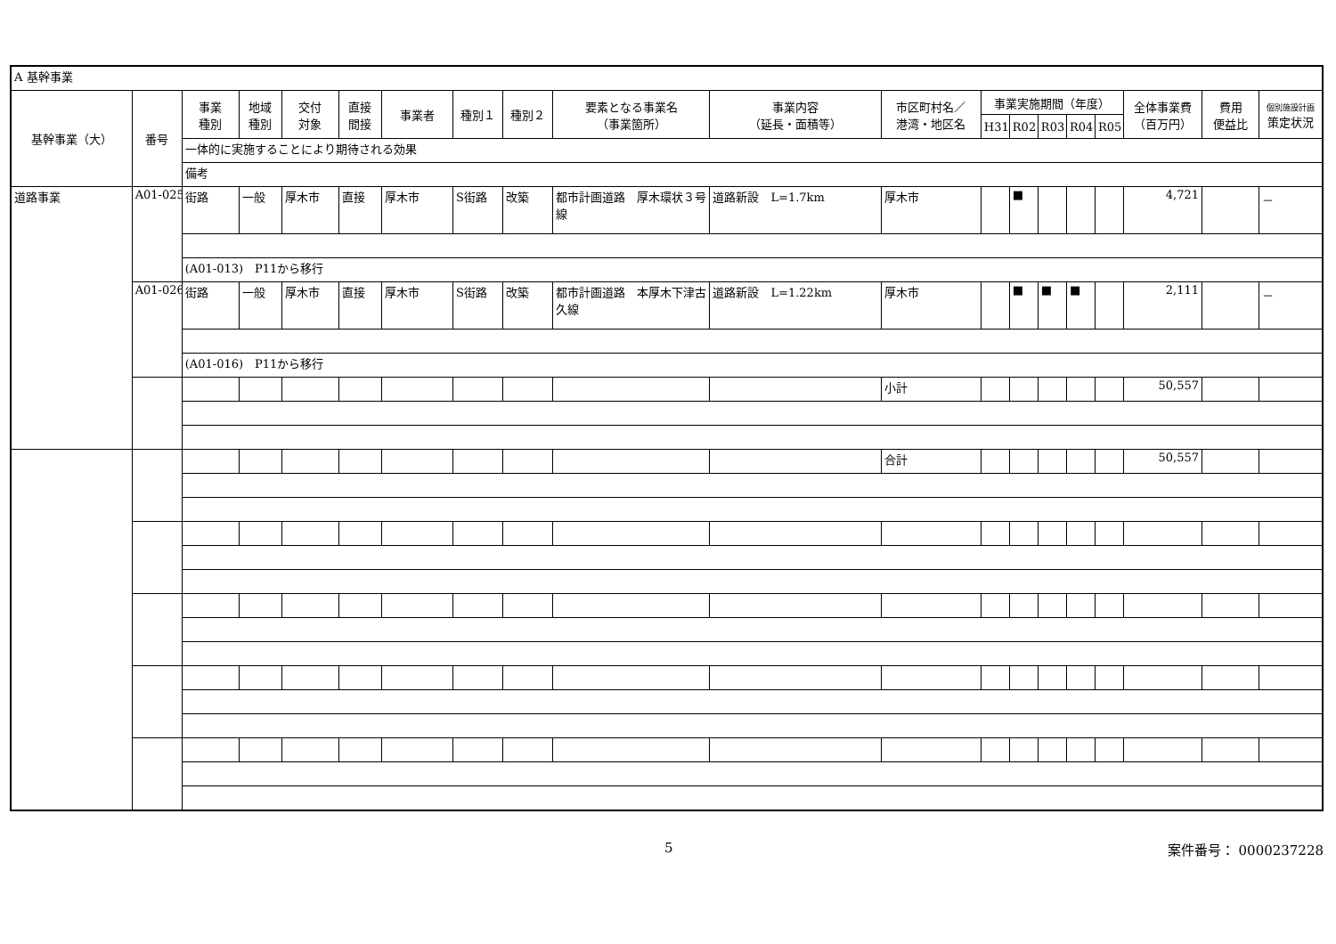| A 基幹事業 | | | | | | | | | | | | | | | | | | | |
| 基幹事業（大） | 番号 | 事業 種別 | 地域 種別 | 交付 対象 | 直接 間接 | 事業者 | 種別１ | 種別２ | 要素となる事業名 （事業箇所） | 事業内容 （延長・面積等） | 市区町村名／ 港湾・地区名 | 事業実施期間（年度） | | | | | 全体事業費 （百万円） | 費用 便益比 | 個別施設計画 策定状況 |
| | | | | | | | | | | | | H31 | R02 | R03 | R04 | R05 | | | |
| | | 一体的に実施することにより期待される効果 | | | | | | | | | | | | | | | | | |
| | | 備考 | | | | | | | | | | | | | | | | | |
| 道路事業 | A01-025 | 街路 | 一般 | 厚木市 | 直接 | 厚木市 | S街路 | 改築 | 都市計画道路 厚木環状３号線 | 道路新設 L=1.7km | 厚木市 | | ■ | | | | 4,721 | | － |
| | | (A01-013) P11から移行 | | | | | | | | | | | | | | | | | |
| | A01-026 | 街路 | 一般 | 厚木市 | 直接 | 厚木市 | S街路 | 改築 | 都市計画道路 本厚木下津古久線 | 道路新設 L=1.22km | 厚木市 | | ■ | ■ | ■ | | 2,111 | | － |
| | | (A01-016) P11から移行 | | | | | | | | | | | | | | | | | |
| | | | | | | | | | | | 小計 | | | | | | 50,557 | | |
| | | | | | | | | | | | 合計 | | | | | | 50,557 | | |
5 案件番号： 0000237228